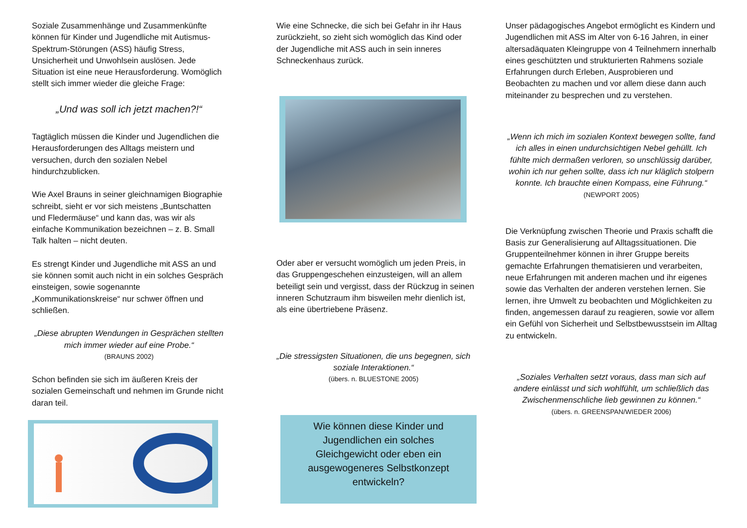Soziale Zusammenhänge und Zusammenkünfte können für Kinder und Jugendliche mit Autismus-Spektrum-Störungen (ASS) häufig Stress, Unsicherheit und Unwohlsein auslösen. Jede Situation ist eine neue Herausforderung. Womöglich stellt sich immer wieder die gleiche Frage:
„Und was soll ich jetzt machen?!“
Tagtäglich müssen die Kinder und Jugendlichen die Herausforderungen des Alltags meistern und versuchen, durch den sozialen Nebel hindurchzublicken.
Wie Axel Brauns in seiner gleichnamigen Biographie schreibt, sieht er vor sich meistens „Buntschatten und Fledermäuse“ und kann das, was wir als einfache Kommunikation bezeichnen – z. B. Small Talk halten – nicht deuten.
Es strengt Kinder und Jugendliche mit ASS an und sie können somit auch nicht in ein solches Gespräch einsteigen, sowie sogenannte „Kommunikationskreise“ nur schwer öffnen und schließen.
„Diese abrupten Wendungen in Gesprächen stellten mich immer wieder auf eine Probe.“(BRAUNS 2002)
Schon befinden sie sich im äußeren Kreis der sozialen Gemeinschaft und nehmen im Grunde nicht daran teil.
Wie eine Schnecke, die sich bei Gefahr in ihr Haus zurückzieht, so zieht sich womöglich das Kind oder der Jugendliche mit ASS auch in sein inneres Schneckenhaus zurück.
Oder aber er versucht womöglich um jeden Preis, in das Gruppengeschehen einzusteigen, will an allem beteiligt sein und vergisst, dass der Rückzug in seinen inneren Schutzraum ihm bisweilen mehr dienlich ist, als eine übertriebene Präsenz.
„Die stressigsten Situationen, die uns begegnen, sich soziale Interaktionen.“(übers. n. BLUESTONE 2005)
Wie können diese Kinder und Jugendlichen ein solches Gleichgewicht oder eben ein ausgewogeneres Selbstkonzept entwickeln?
Unser pädagogisches Angebot ermöglicht es Kindern und Jugendlichen mit ASS im Alter von 6-16 Jahren, in einer altersadäquaten Kleingruppe von 4 Teilnehmern innerhalb eines geschützten und strukturierten Rahmens soziale Erfahrungen durch Erleben, Ausprobieren und Beobachten zu machen und vor allem diese dann auch miteinander zu besprechen und zu verstehen.
„Wenn ich mich im sozialen Kontext bewegen sollte, fand ich alles in einen undurchsichtigen Nebel gehüllt. Ich fühlte mich dermaßen verloren, so unschlüssig darüber, wohin ich nur gehen sollte, dass ich nur kläglich stolpern konnte. Ich brauchte einen Kompass, eine Führung.“(NEWPORT 2005)
Die Verknüpfung zwischen Theorie und Praxis schafft die Basis zur Generalisierung auf Alltagssituationen. Die Gruppenteilnehmer können in ihrer Gruppe bereits gemachte Erfahrungen thematisieren und verarbeiten, neue Erfahrungen mit anderen machen und ihr eigenes sowie das Verhalten der anderen verstehen lernen. Sie lernen, ihre Umwelt zu beobachten und Möglichkeiten zu finden, angemessen darauf zu reagieren, sowie vor allem ein Gefühl von Sicherheit und Selbstbewusstsein im Alltag zu entwickeln.
„Soziales Verhalten setzt voraus, dass man sich auf andere einlässt und sich wohlfühlt, um schließlich das Zwischenmenschliche lieb gewinnen zu können.“(übers. n. GREENSPAN/WIEDER 2006)